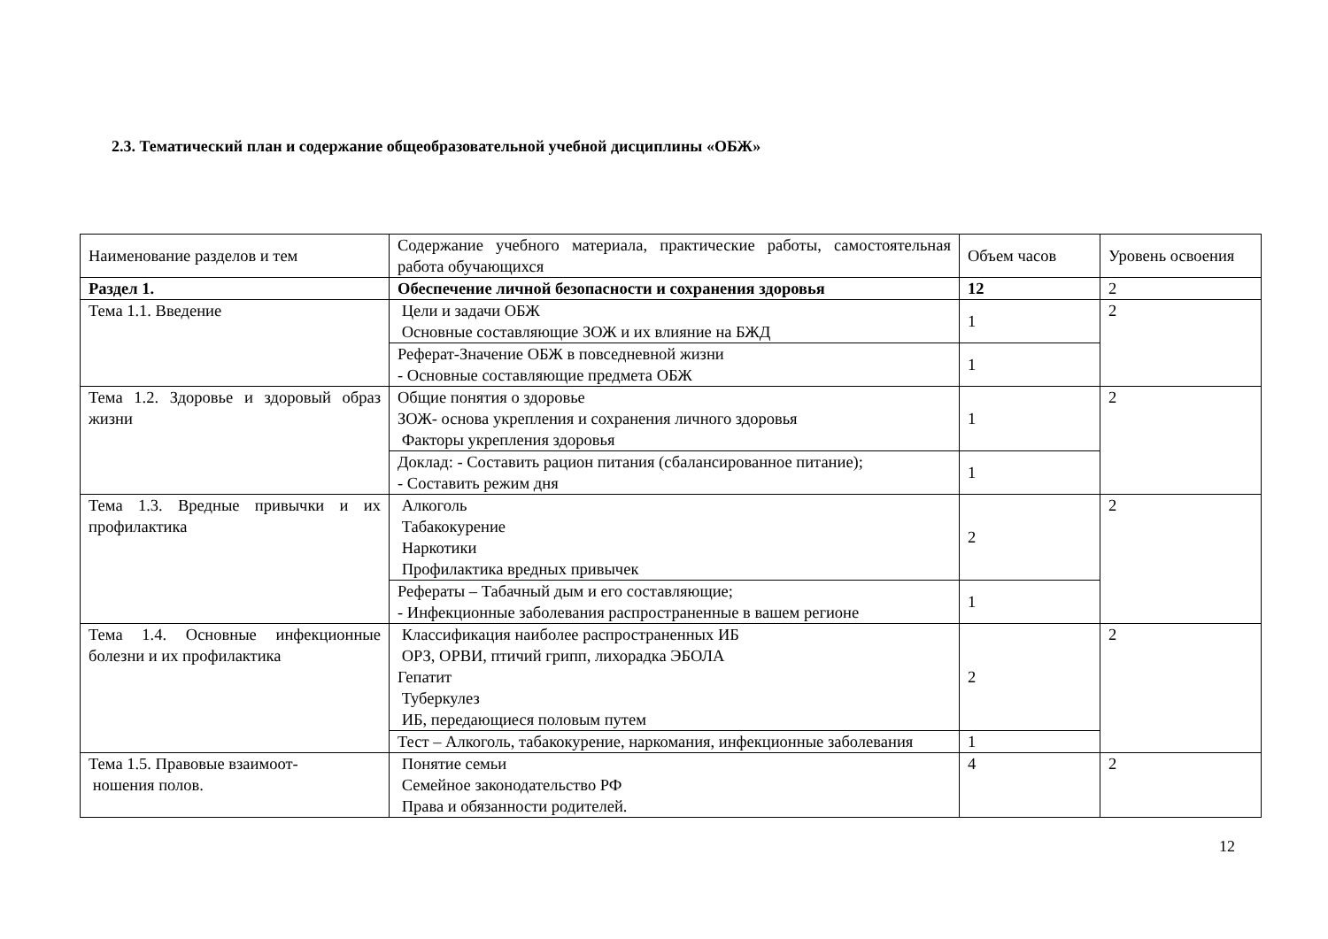2.3. Тематический план и содержание общеобразовательной учебной дисциплины «ОБЖ»
| Наименование разделов и тем | Содержание учебного материала, практические работы, самостоятельная работа обучающихся | Объем часов | Уровень освоения |
| Раздел 1. | Обеспечение личной безопасности и сохранения здоровья | 12 | 2 |
| Тема 1.1. Введение | Цели и задачи ОБЖ Основные составляющие ЗОЖ и их влияние на БЖД | 1 | 2 |
| | Реферат-Значение ОБЖ в повседневной жизни - Основные составляющие предмета ОБЖ | 1 | |
| Тема 1.2. Здоровье и здоровый образ жизни | Общие понятия о здоровье ЗОЖ- основа укрепления и сохранения личного здоровья Факторы укрепления здоровья | 1 | 2 |
| | Доклад: - Составить рацион питания (сбалансированное питание); - Составить режим дня | 1 | |
| Тема 1.3. Вредные привычки и их профилактика | Алкоголь Табакокурение Наркотики Профилактика вредных привычек | 2 | 2 |
| | Рефераты – Табачный дым и его составляющие; - Инфекционные заболевания распространенные в вашем регионе | 1 | |
| Тема 1.4. Основные инфекционные болезни и их профилактика | Классификация наиболее распространенных ИБ ОРЗ, ОРВИ, птичий грипп, лихорадка ЭБОЛА Гепатит Туберкулез ИБ, передающиеся половым путем | 2 | 2 |
| | Тест – Алкоголь, табакокурение, наркомания, инфекционные заболевания | 1 | |
| Тема 1.5. Правовые взаимоот- ношения полов. | Понятие семьи Семейное законодательство РФ Права и обязанности родителей. | 4 | 2 |
12